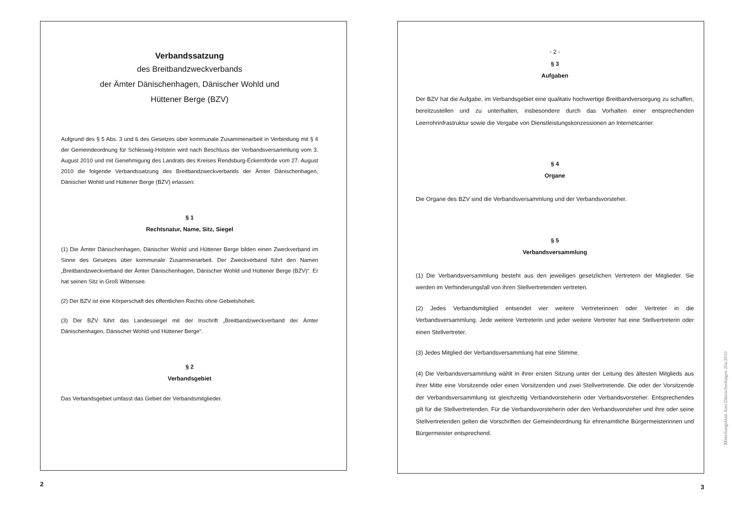Verbandssatzung
des Breitbandzweckverbands
der Ämter Dänischenhagen, Dänischer Wohld und
Hüttener Berge (BZV)
Aufgrund des § 5 Abs. 3 und 6 des Gesetzes über kommunale Zusammenarbeit in Verbindung mit § 4 der Gemeindeordnung für Schleswig-Holstein wird nach Beschluss der Verbandsversammlung vom 3. August 2010 und mit Genehmigung des Landrats des Kreises Rendsburg-Eckernförde vom 27. August 2010 die folgende Verbandssatzung des Breitbandzweckverbands der Ämter Dänischenhagen, Dänischer Wohld und Hüttener Berge (BZV) erlassen:
§ 1
Rechtsnatur, Name, Sitz, Siegel
(1) Die Ämter Dänischenhagen, Dänischer Wohld und Hüttener Berge bilden einen Zweckverband im Sinne des Gesetzes über kommunale Zusammenarbeit. Der Zweckverband führt den Namen „Breitbandzweckverband der Ämter Dänischenhagen, Dänischer Wohld und Hüttener Berge (BZV)“. Er hat seinen Sitz in Groß Wittensee.
(2) Der BZV ist eine Körperschaft des öffentlichen Rechts ohne Gebietshoheit.
(3) Der BZV führt das Landessiegel mit der Inschrift „Breitbandzweckverband der Ämter Dänischenhagen, Dänischer Wohld und Hüttener Berge“.
§ 2
Verbandsgebiet
Das Verbandsgebiet umfasst das Gebiet der Verbandsmitglieder.
2
- 2 -
§ 3
Aufgaben
Der BZV hat die Aufgabe, im Verbandsgebiet eine qualitativ hochwertige Breitbandversorgung zu schaffen, bereitzustellen und zu unterhalten, insbesondere durch das Vorhalten einer entsprechenden Leerrohrinfrastruktur sowie die Vergabe von Dienstleistungskonzessionen an Internetcarrier.
§ 4
Organe
Die Organe des BZV sind die Verbandsversammlung und der Verbandsvorsteher.
§ 5
Verbandsversammlung
(1) Die Verbandsversammlung besteht aus den jeweiligen gesetzlichen Vertretern der Mitglieder. Sie werden im Verhinderungsfall von ihren Stellvertretenden vertreten.
(2) Jedes Verbandsmitglied entsendet vier weitere Vertreterinnen oder Vertreter in die Verbandsversammlung. Jede weitere Vertreterin und jeder weitere Vertreter hat eine Stellvertreterin oder einen Stellvertreter.
(3) Jedes Mitglied der Verbandsversammlung hat eine Stimme.
(4) Die Verbandsversammlung wählt in ihrer ersten Sitzung unter der Leitung des ältesten Mitglieds aus ihrer Mitte eine Vorsitzende oder einen Vorsitzenden und zwei Stellvertretende. Die oder der Vorsitzende der Verbandsversammlung ist gleichzeitig Verbandvorsteherin oder Verbandsvorsteher. Entsprechendes gilt für die Stellvertretenden. Für die Verbandsvorsteherin oder den Verbandsvorsteher und ihre oder seine Stellvertretenden gelten die Vorschriften der Gemeindeordnung für ehrenamtliche Bürgermeisterinnen und Bürgermeister entsprechend.
3
Mitteilungsblatt Amt Dänischenhagen 20a/2010